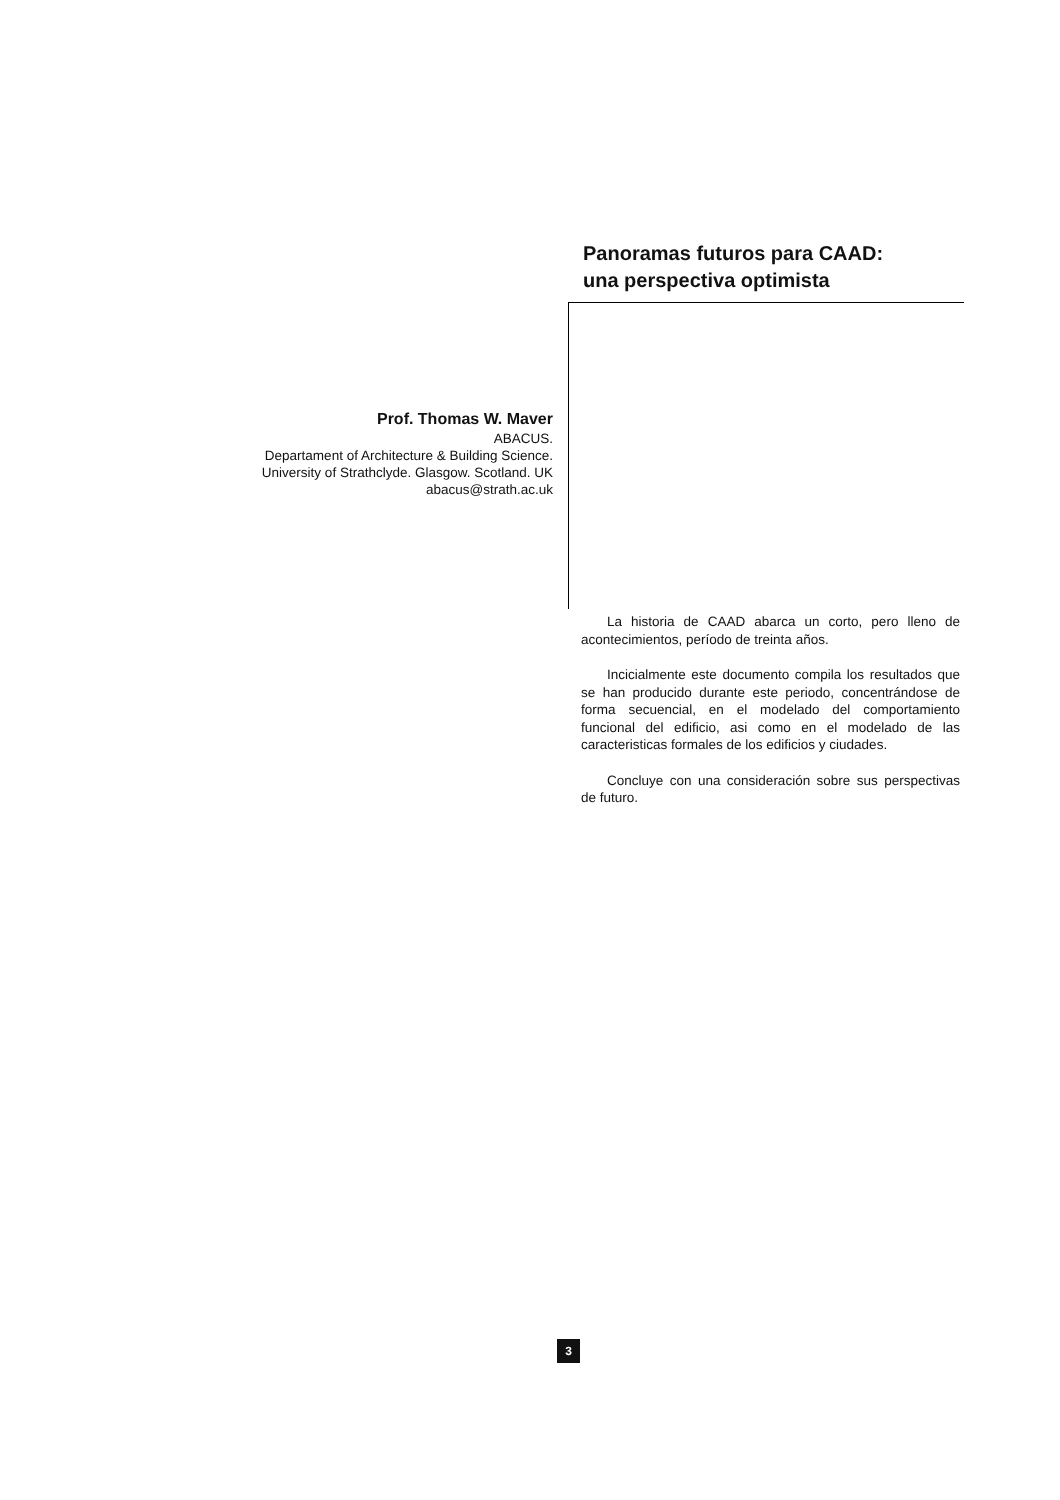Panoramas futuros para CAAD:
una perspectiva optimista
Prof. Thomas W. Maver
ABACUS.
Departament of Architecture & Building Science.
University of Strathclyde. Glasgow. Scotland. UK
abacus@strath.ac.uk
La historia de CAAD abarca un corto, pero lleno de acontecimientos, período de treinta años.
Incicialmente este documento compila los resultados que se han producido durante este periodo, concentrándose de forma secuencial, en el modelado del comportamiento funcional del edificio, asi como en el modelado de las caracteristicas formales de los edificios y ciudades.
Concluye con una consideración sobre sus perspectivas de futuro.
3